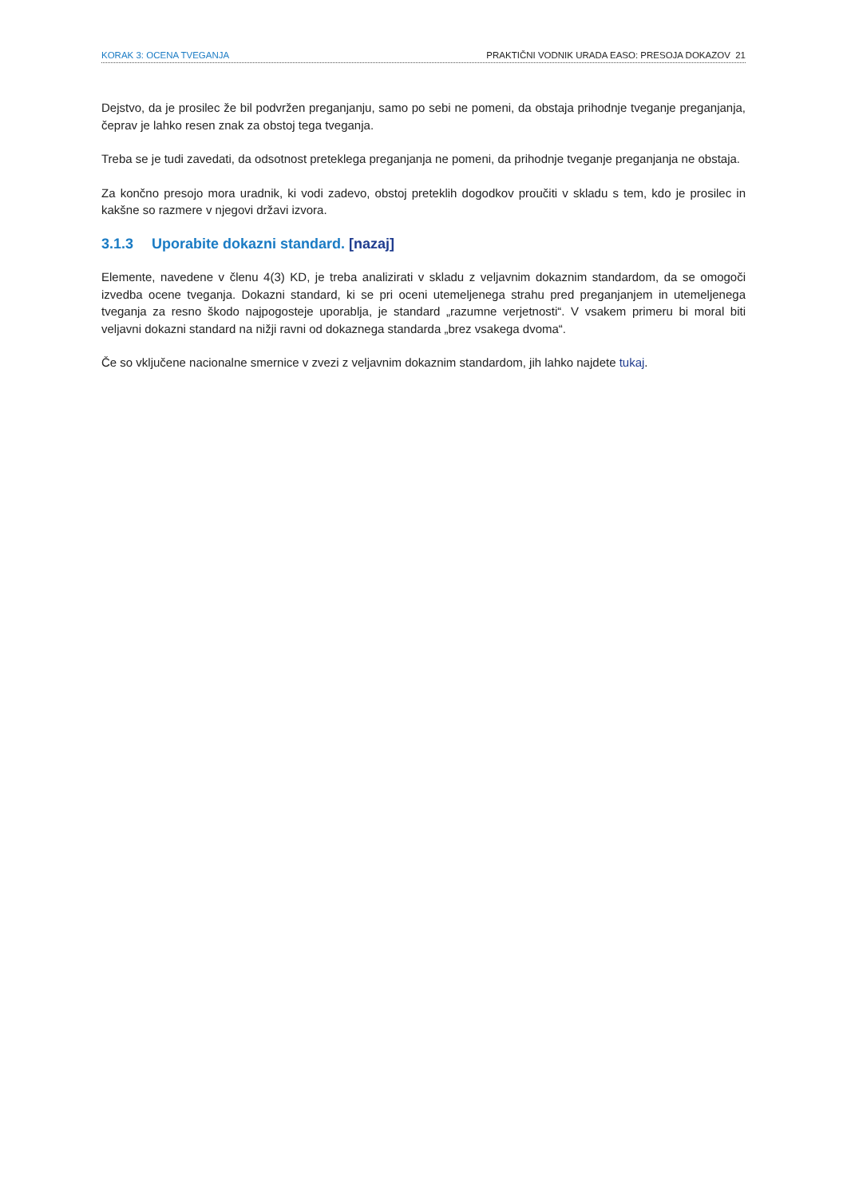KORAK 3: OCENA TVEGANJA PRAKTIČNI VODNIK URADA EASO: PRESOJA DOKAZOV 21
Dejstvo, da je prosilec že bil podvržen preganjanju, samo po sebi ne pomeni, da obstaja prihodnje tveganje preganjanja, čeprav je lahko resen znak za obstoj tega tveganja.
Treba se je tudi zavedati, da odsotnost preteklega preganjanja ne pomeni, da prihodnje tveganje preganjanja ne obstaja.
Za končno presojo mora uradnik, ki vodi zadevo, obstoj preteklih dogodkov proučiti v skladu s tem, kdo je prosilec in kakšne so razmere v njegovi državi izvora.
3.1.3 Uporabite dokazni standard. [nazaj]
Elemente, navedene v členu 4(3) KD, je treba analizirati v skladu z veljavnim dokaznim standardom, da se omogoči izvedba ocene tveganja. Dokazni standard, ki se pri oceni utemeljenega strahu pred preganjanjem in utemeljenega tveganja za resno škodo najpogosteje uporablja, je standard „razumne verjetnosti“. V vsakem primeru bi moral biti veljavni dokazni standard na nižji ravni od dokaznega standarda „brez vsakega dvoma“.
Če so vključene nacionalne smernice v zvezi z veljavnim dokaznim standardom, jih lahko najdete tukaj.